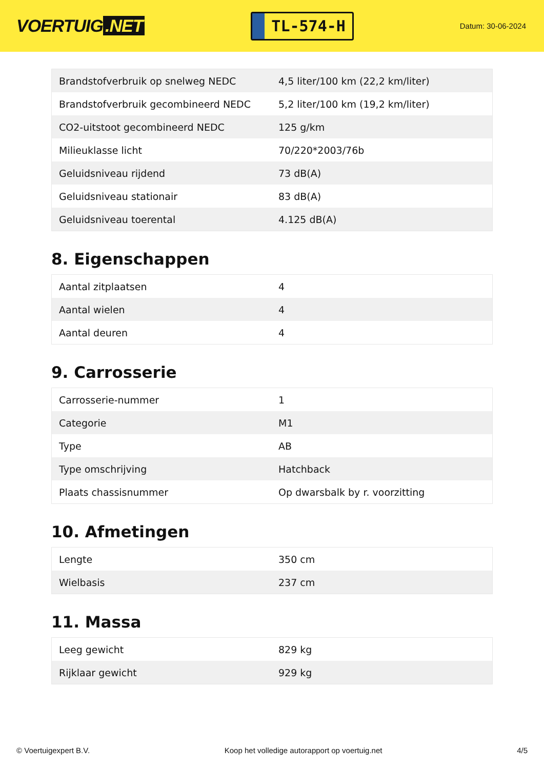VOERTUIG.NET
TL-574-H
Datum: 30-06-2024
| Brandstofverbruik op snelweg NEDC | 4,5 liter/100 km (22,2 km/liter) |
| Brandstofverbruik gecombineerd NEDC | 5,2 liter/100 km (19,2 km/liter) |
| CO2-uitstoot gecombineerd NEDC | 125 g/km |
| Milieuklasse licht | 70/220*2003/76b |
| Geluidsniveau rijdend | 73 dB(A) |
| Geluidsniveau stationair | 83 dB(A) |
| Geluidsniveau toerental | 4.125 dB(A) |
8. Eigenschappen
| Aantal zitplaatsen | 4 |
| Aantal wielen | 4 |
| Aantal deuren | 4 |
9. Carrosserie
| Carrosserie-nummer | 1 |
| Categorie | M1 |
| Type | AB |
| Type omschrijving | Hatchback |
| Plaats chassisnummer | Op dwarsbalk by r. voorzitting |
10. Afmetingen
| Lengte | 350 cm |
| Wielbasis | 237 cm |
11. Massa
| Leeg gewicht | 829 kg |
| Rijklaar gewicht | 929 kg |
© Voertuigexpert B.V. Koop het volledige autorapport op voertuig.net 4/5